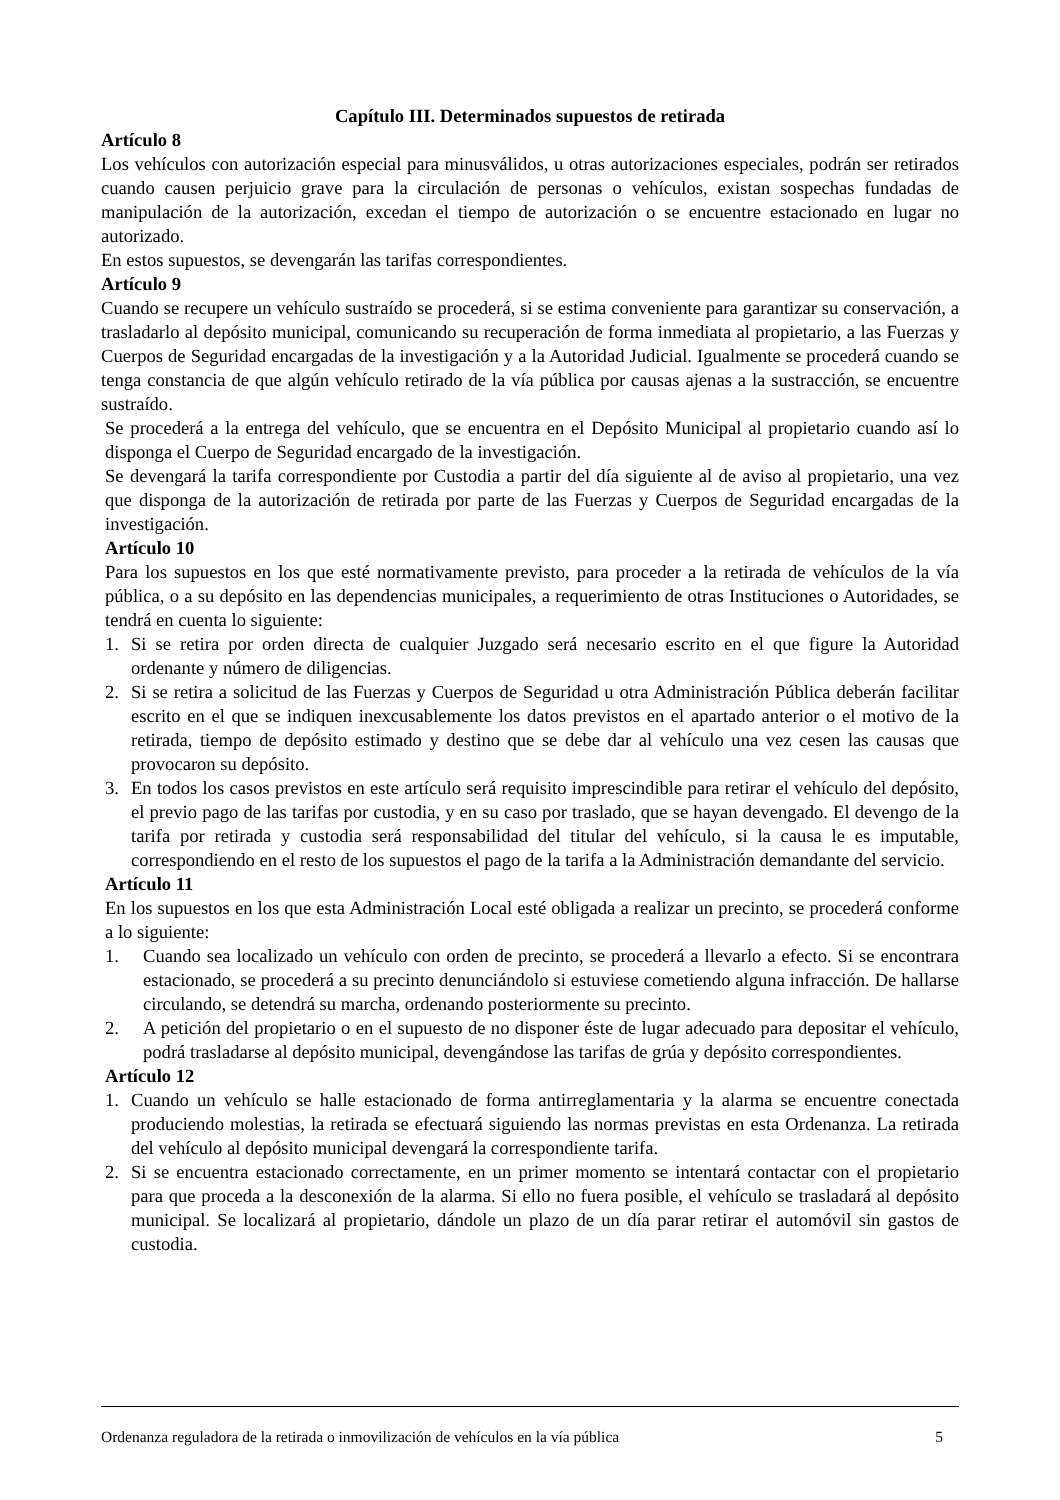Capítulo III. Determinados supuestos de retirada
Artículo 8
Los vehículos con autorización especial para minusválidos, u otras autorizaciones especiales, podrán ser retirados cuando causen perjuicio grave para la circulación de personas o vehículos, existan sospechas fundadas de manipulación de la autorización, excedan el tiempo de autorización o se encuentre estacionado en lugar no autorizado.
En estos supuestos, se devengarán las tarifas correspondientes.
Artículo 9
Cuando se recupere un vehículo sustraído se procederá, si se estima conveniente para garantizar su conservación, a trasladarlo al depósito municipal, comunicando su recuperación de forma inmediata al propietario, a las Fuerzas y Cuerpos de Seguridad encargadas de la investigación y a la Autoridad Judicial. Igualmente se procederá cuando se tenga constancia de que algún vehículo retirado de la vía pública por causas ajenas a la sustracción, se encuentre sustraído.
Se procederá a la entrega del vehículo, que se encuentra en el Depósito Municipal al propietario cuando así lo disponga el Cuerpo de Seguridad encargado de la investigación.
Se devengará la tarifa correspondiente por Custodia a partir del día siguiente al de aviso al propietario, una vez que disponga de la autorización de retirada por parte de las Fuerzas y Cuerpos de Seguridad encargadas de la investigación.
Artículo 10
Para los supuestos en los que esté normativamente previsto, para proceder a la retirada de vehículos de la vía pública, o a su depósito en las dependencias municipales, a requerimiento de otras Instituciones o Autoridades, se tendrá en cuenta lo siguiente:
1. Si se retira por orden directa de cualquier Juzgado será necesario escrito en el que figure la Autoridad ordenante y número de diligencias.
2. Si se retira a solicitud de las Fuerzas y Cuerpos de Seguridad u otra Administración Pública deberán facilitar escrito en el que se indiquen inexcusablemente los datos previstos en el apartado anterior o el motivo de la retirada, tiempo de depósito estimado y destino que se debe dar al vehículo una vez cesen las causas que provocaron su depósito.
3. En todos los casos previstos en este artículo será requisito imprescindible para retirar el vehículo del depósito, el previo pago de las tarifas por custodia, y en su caso por traslado, que se hayan devengado. El devengo de la tarifa por retirada y custodia será responsabilidad del titular del vehículo, si la causa le es imputable, correspondiendo en el resto de los supuestos el pago de la tarifa a la Administración demandante del servicio.
Artículo 11
En los supuestos en los que esta Administración Local esté obligada a realizar un precinto, se procederá conforme a lo siguiente:
1. Cuando sea localizado un vehículo con orden de precinto, se procederá a llevarlo a efecto. Si se encontrara estacionado, se procederá a su precinto denunciándolo si estuviese cometiendo alguna infracción. De hallarse circulando, se detendrá su marcha, ordenando posteriormente su precinto.
2. A petición del propietario o en el supuesto de no disponer éste de lugar adecuado para depositar el vehículo, podrá trasladarse al depósito municipal, devengándose las tarifas de grúa y depósito correspondientes.
Artículo 12
1. Cuando un vehículo se halle estacionado de forma antirreglamentaria y la alarma se encuentre conectada produciendo molestias, la retirada se efectuará siguiendo las normas previstas en esta Ordenanza. La retirada del vehículo al depósito municipal devengará la correspondiente tarifa.
2. Si se encuentra estacionado correctamente, en un primer momento se intentará contactar con el propietario para que proceda a la desconexión de la alarma. Si ello no fuera posible, el vehículo se trasladará al depósito municipal. Se localizará al propietario, dándole un plazo de un día parar retirar el automóvil sin gastos de custodia.
Ordenanza reguladora de la retirada o inmovilización de vehículos en la vía pública 5